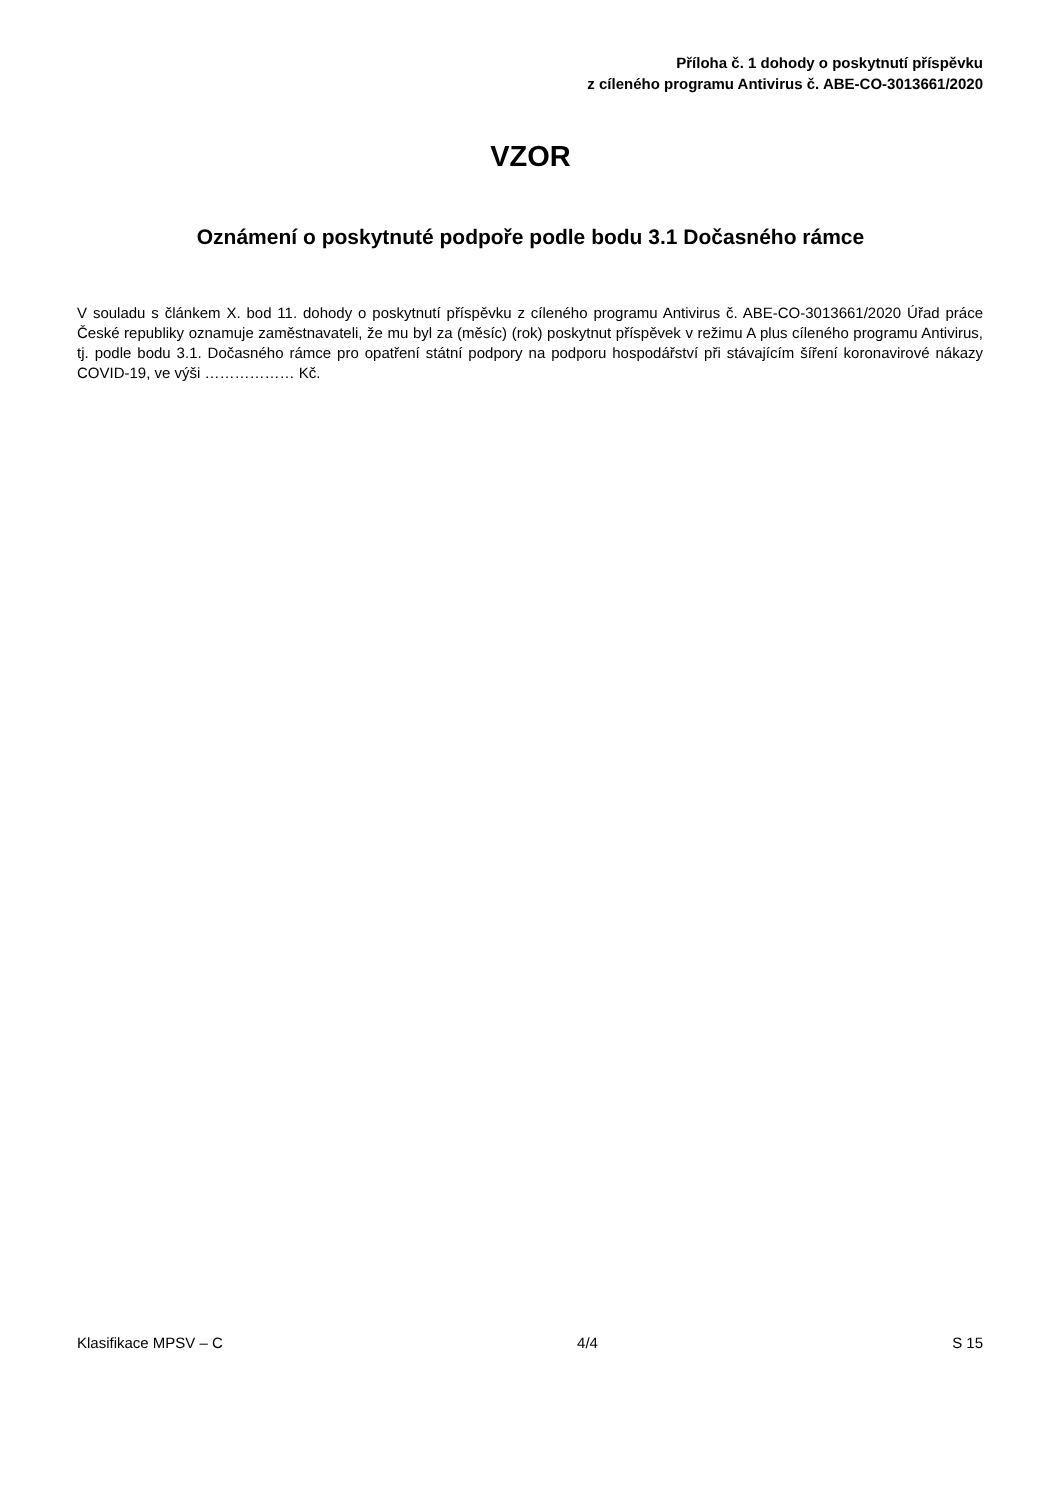Příloha č. 1 dohody o poskytnutí příspěvku
z cíleného programu Antivirus č. ABE-CO-3013661/2020
VZOR
Oznámení o poskytnuté podpoře podle bodu 3.1 Dočasného rámce
V souladu s článkem X. bod 11. dohody o poskytnutí příspěvku z cíleného programu Antivirus č. ABE-CO-3013661/2020 Úřad práce České republiky oznamuje zaměstnavateli, že mu byl za (měsíc) (rok) poskytnut příspěvek v režimu A plus cíleného programu Antivirus, tj. podle bodu 3.1. Dočasného rámce pro opatření státní podpory na podporu hospodářství při stávajícím šíření koronavirové nákazy COVID-19, ve výši ……………… Kč.
Klasifikace MPSV – C 4/4 S 15